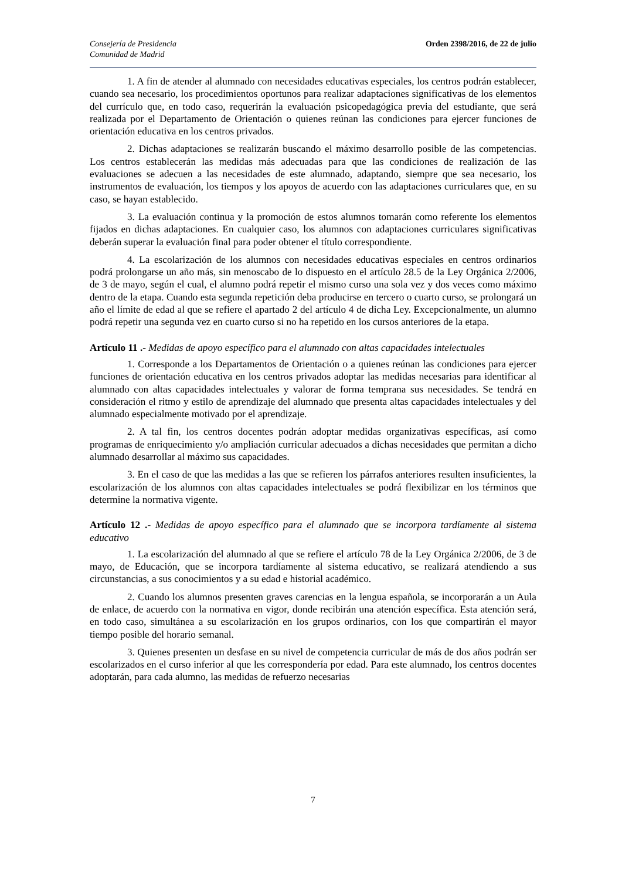Consejería de Presidencia
Comunidad de Madrid
Orden 2398/2016, de 22 de julio
1. A fin de atender al alumnado con necesidades educativas especiales, los centros podrán establecer, cuando sea necesario, los procedimientos oportunos para realizar adaptaciones significativas de los elementos del currículo que, en todo caso, requerirán la evaluación psicopedagógica previa del estudiante, que será realizada por el Departamento de Orientación o quienes reúnan las condiciones para ejercer funciones de orientación educativa en los centros privados.
2. Dichas adaptaciones se realizarán buscando el máximo desarrollo posible de las competencias. Los centros establecerán las medidas más adecuadas para que las condiciones de realización de las evaluaciones se adecuen a las necesidades de este alumnado, adaptando, siempre que sea necesario, los instrumentos de evaluación, los tiempos y los apoyos de acuerdo con las adaptaciones curriculares que, en su caso, se hayan establecido.
3. La evaluación continua y la promoción de estos alumnos tomarán como referente los elementos fijados en dichas adaptaciones. En cualquier caso, los alumnos con adaptaciones curriculares significativas deberán superar la evaluación final para poder obtener el título correspondiente.
4. La escolarización de los alumnos con necesidades educativas especiales en centros ordinarios podrá prolongarse un año más, sin menoscabo de lo dispuesto en el artículo 28.5 de la Ley Orgánica 2/2006, de 3 de mayo, según el cual, el alumno podrá repetir el mismo curso una sola vez y dos veces como máximo dentro de la etapa. Cuando esta segunda repetición deba producirse en tercero o cuarto curso, se prolongará un año el límite de edad al que se refiere el apartado 2 del artículo 4 de dicha Ley. Excepcionalmente, un alumno podrá repetir una segunda vez en cuarto curso si no ha repetido en los cursos anteriores de la etapa.
Artículo 11 .- Medidas de apoyo específico para el alumnado con altas capacidades intelectuales
1. Corresponde a los Departamentos de Orientación o a quienes reúnan las condiciones para ejercer funciones de orientación educativa en los centros privados adoptar las medidas necesarias para identificar al alumnado con altas capacidades intelectuales y valorar de forma temprana sus necesidades. Se tendrá en consideración el ritmo y estilo de aprendizaje del alumnado que presenta altas capacidades intelectuales y del alumnado especialmente motivado por el aprendizaje.
2. A tal fin, los centros docentes podrán adoptar medidas organizativas específicas, así como programas de enriquecimiento y/o ampliación curricular adecuados a dichas necesidades que permitan a dicho alumnado desarrollar al máximo sus capacidades.
3. En el caso de que las medidas a las que se refieren los párrafos anteriores resulten insuficientes, la escolarización de los alumnos con altas capacidades intelectuales se podrá flexibilizar en los términos que determine la normativa vigente.
Artículo 12 .- Medidas de apoyo específico para el alumnado que se incorpora tardíamente al sistema educativo
1. La escolarización del alumnado al que se refiere el artículo 78 de la Ley Orgánica 2/2006, de 3 de mayo, de Educación, que se incorpora tardíamente al sistema educativo, se realizará atendiendo a sus circunstancias, a sus conocimientos y a su edad e historial académico.
2. Cuando los alumnos presenten graves carencias en la lengua española, se incorporarán a un Aula de enlace, de acuerdo con la normativa en vigor, donde recibirán una atención específica. Esta atención será, en todo caso, simultánea a su escolarización en los grupos ordinarios, con los que compartirán el mayor tiempo posible del horario semanal.
3. Quienes presenten un desfase en su nivel de competencia curricular de más de dos años podrán ser escolarizados en el curso inferior al que les correspondería por edad. Para este alumnado, los centros docentes adoptarán, para cada alumno, las medidas de refuerzo necesarias
7